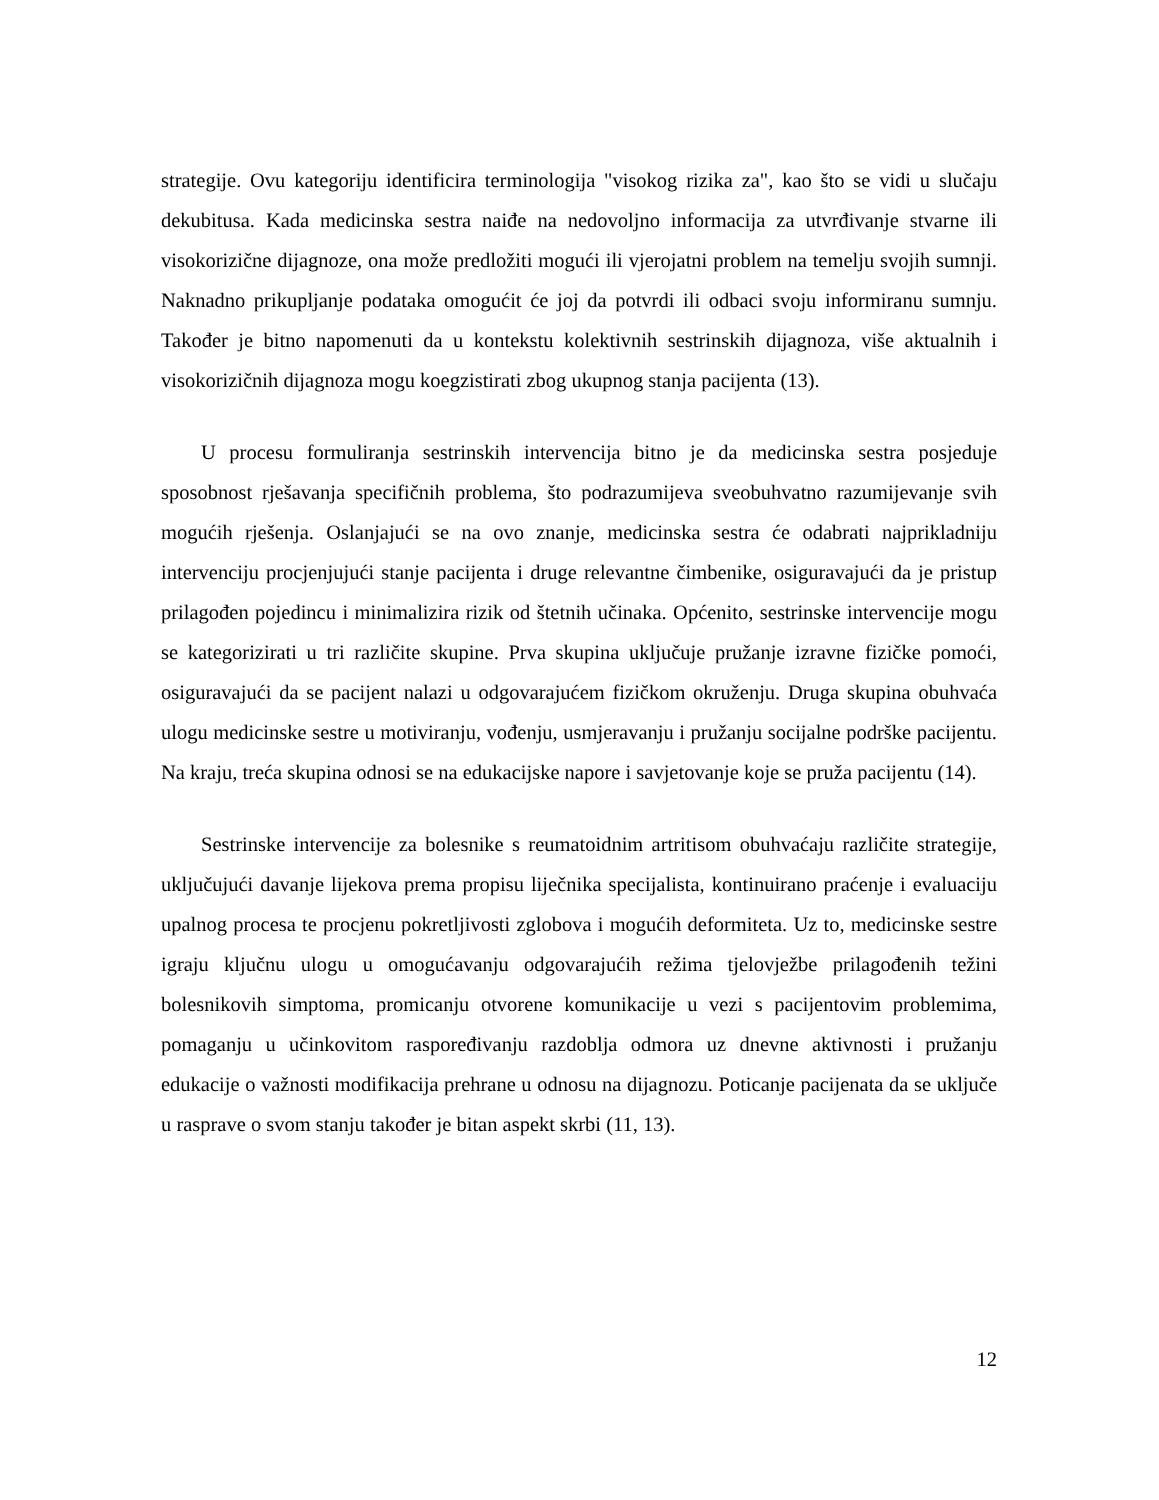strategije. Ovu kategoriju identificira terminologija "visokog rizika za", kao što se vidi u slučaju dekubitusa. Kada medicinska sestra naiđe na nedovoljno informacija za utvrđivanje stvarne ili visokorizične dijagnoze, ona može predložiti mogući ili vjerojatni problem na temelju svojih sumnji. Naknadno prikupljanje podataka omogućit će joj da potvrdi ili odbaci svoju informiranu sumnju. Također je bitno napomenuti da u kontekstu kolektivnih sestrinskih dijagnoza, više aktualnih i visokorizičnih dijagnoza mogu koegzistirati zbog ukupnog stanja pacijenta (13).
U procesu formuliranja sestrinskih intervencija bitno je da medicinska sestra posjeduje sposobnost rješavanja specifičnih problema, što podrazumijeva sveobuhvatno razumijevanje svih mogućih rješenja. Oslanjajući se na ovo znanje, medicinska sestra će odabrati najprikladniju intervenciju procjenjujući stanje pacijenta i druge relevantne čimbenike, osiguravajući da je pristup prilagođen pojedincu i minimalizira rizik od štetnih učinaka. Općenito, sestrinske intervencije mogu se kategorizirati u tri različite skupine. Prva skupina uključuje pružanje izravne fizičke pomoći, osiguravajući da se pacijent nalazi u odgovarajućem fizičkom okruženju. Druga skupina obuhvaća ulogu medicinske sestre u motiviranju, vođenju, usmjeravanju i pružanju socijalne podrške pacijentu. Na kraju, treća skupina odnosi se na edukacijske napore i savjetovanje koje se pruža pacijentu (14).
Sestrinske intervencije za bolesnike s reumatoidnim artritisom obuhvaćaju različite strategije, uključujući davanje lijekova prema propisu liječnika specijalista, kontinuirano praćenje i evaluaciju upalnog procesa te procjenu pokretljivosti zglobova i mogućih deformiteta. Uz to, medicinske sestre igraju ključnu ulogu u omogućavanju odgovarajućih režima tjelovježbe prilagođenih težini bolesnikovih simptoma, promicanju otvorene komunikacije u vezi s pacijentovim problemima, pomaganju u učinkovitom raspoređivanju razdoblja odmora uz dnevne aktivnosti i pružanju edukacije o važnosti modifikacija prehrane u odnosu na dijagnozu. Poticanje pacijenata da se uključe u rasprave o svom stanju također je bitan aspekt skrbi (11, 13).
12